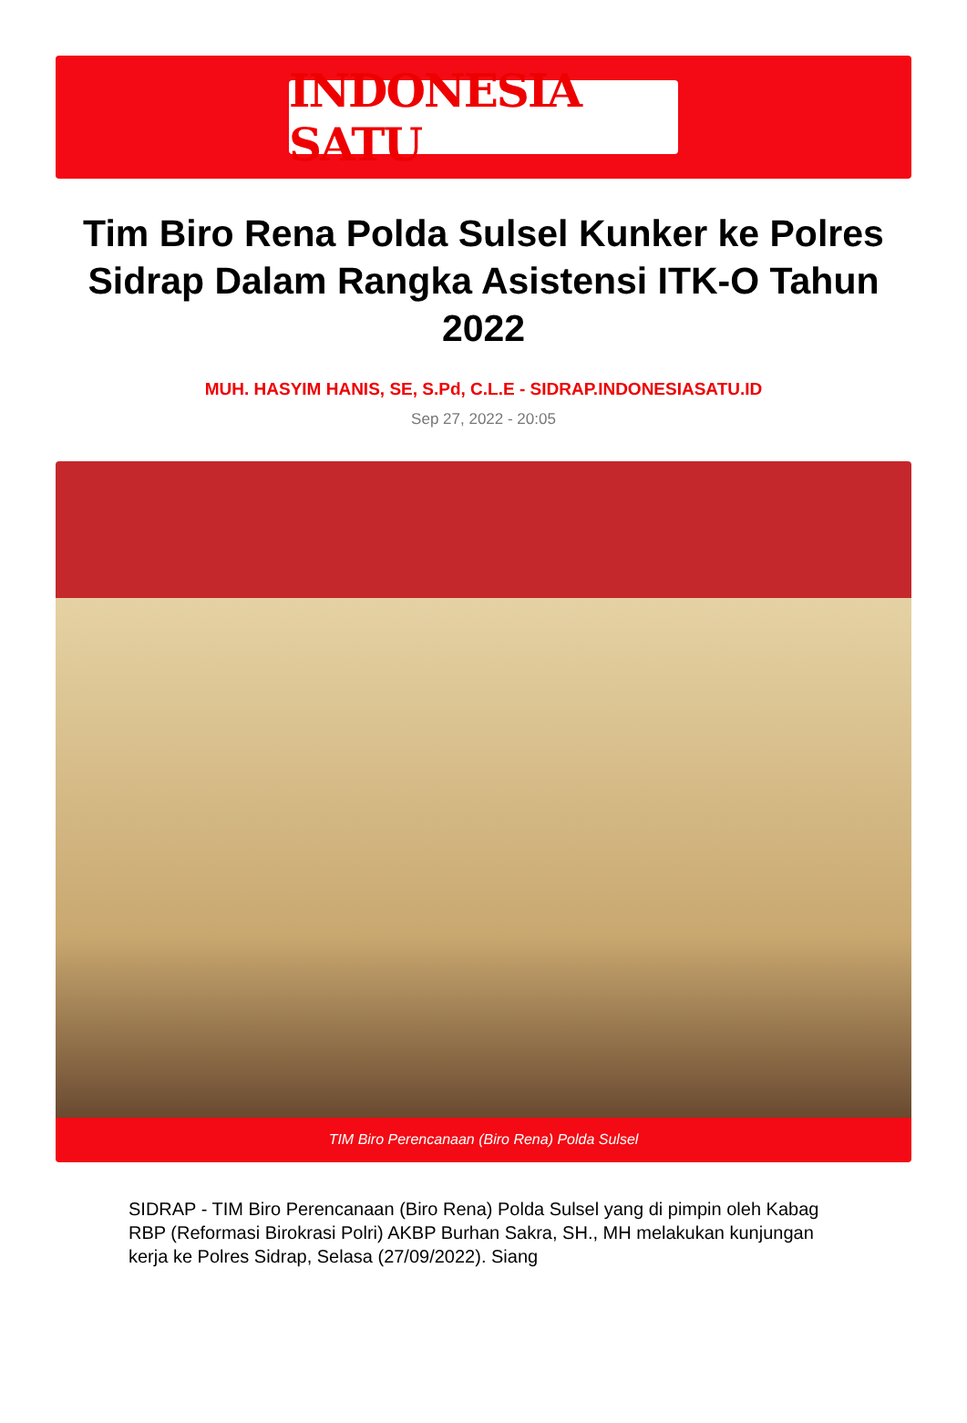INDONESIA SATU
Tim Biro Rena Polda Sulsel Kunker ke Polres Sidrap Dalam Rangka Asistensi ITK-O Tahun 2022
MUH. HASYIM HANIS, SE, S.Pd, C.L.E - SIDRAP.INDONESIASATU.ID
Sep 27, 2022 - 20:05
TIM Biro Perencanaan (Biro Rena) Polda Sulsel
SIDRAP - TIM Biro Perencanaan (Biro Rena) Polda Sulsel yang di pimpin oleh Kabag RBP (Reformasi Birokrasi Polri) AKBP Burhan Sakra, SH., MH melakukan kunjungan kerja ke Polres Sidrap, Selasa (27/09/2022). Siang